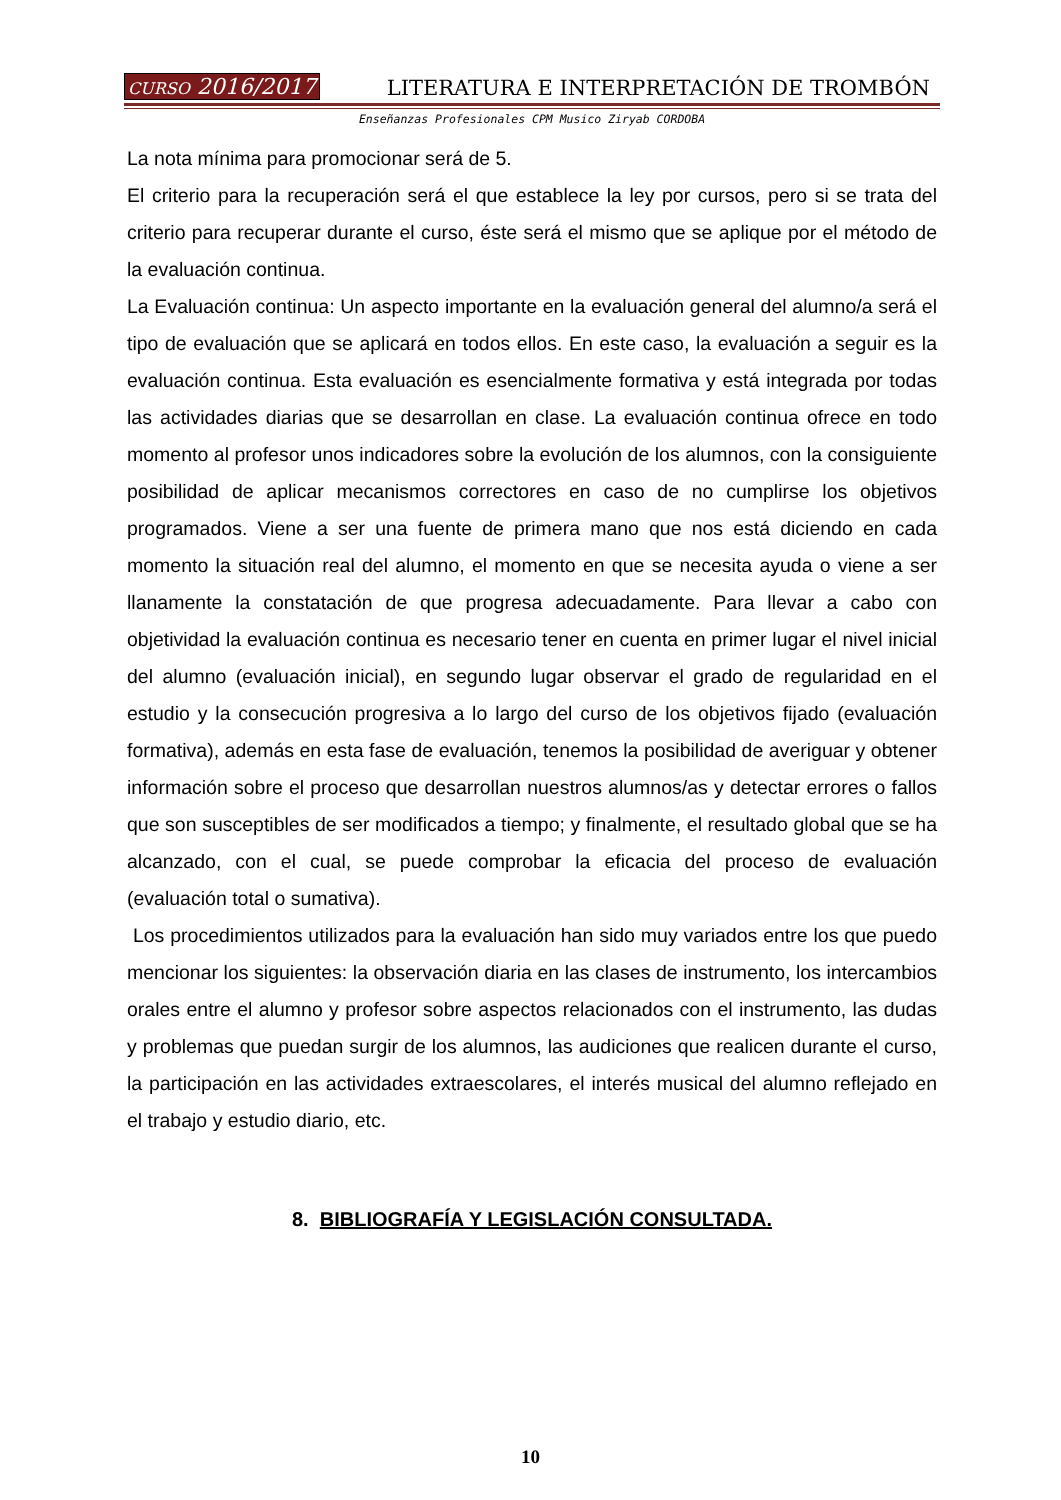CURSO 2016/2017 LITERATURA E INTERPRETACIÓN DE TROMBÓN
Enseñanzas Profesionales CPM Musico Ziryab CORDOBA
La nota mínima para promocionar será de 5.
El criterio para la recuperación será el que establece la ley por cursos, pero si se trata del criterio para recuperar durante el curso, éste será el mismo que se aplique por el método de la evaluación continua.
La Evaluación continua: Un aspecto importante en la evaluación general del alumno/a será el tipo de evaluación que se aplicará en todos ellos. En este caso, la evaluación a seguir es la evaluación continua. Esta evaluación es esencialmente formativa y está integrada por todas las actividades diarias que se desarrollan en clase. La evaluación continua ofrece en todo momento al profesor unos indicadores sobre la evolución de los alumnos, con la consiguiente posibilidad de aplicar mecanismos correctores en caso de no cumplirse los objetivos programados. Viene a ser una fuente de primera mano que nos está diciendo en cada momento la situación real del alumno, el momento en que se necesita ayuda o viene a ser llanamente la constatación de que progresa adecuadamente. Para llevar a cabo con objetividad la evaluación continua es necesario tener en cuenta en primer lugar el nivel inicial del alumno (evaluación inicial), en segundo lugar observar el grado de regularidad en el estudio y la consecución progresiva a lo largo del curso de los objetivos fijado (evaluación formativa), además en esta fase de evaluación, tenemos la posibilidad de averiguar y obtener información sobre el proceso que desarrollan nuestros alumnos/as y detectar errores o fallos que son susceptibles de ser modificados a tiempo; y finalmente, el resultado global que se ha alcanzado, con el cual, se puede comprobar la eficacia del proceso de evaluación (evaluación total o sumativa).
Los procedimientos utilizados para la evaluación han sido muy variados entre los que puedo mencionar los siguientes: la observación diaria en las clases de instrumento, los intercambios orales entre el alumno y profesor sobre aspectos relacionados con el instrumento, las dudas y problemas que puedan surgir de los alumnos, las audiciones que realicen durante el curso, la participación en las actividades extraescolares, el interés musical del alumno reflejado en el trabajo y estudio diario, etc.
8. BIBLIOGRAFÍA Y LEGISLACIÓN CONSULTADA.
10